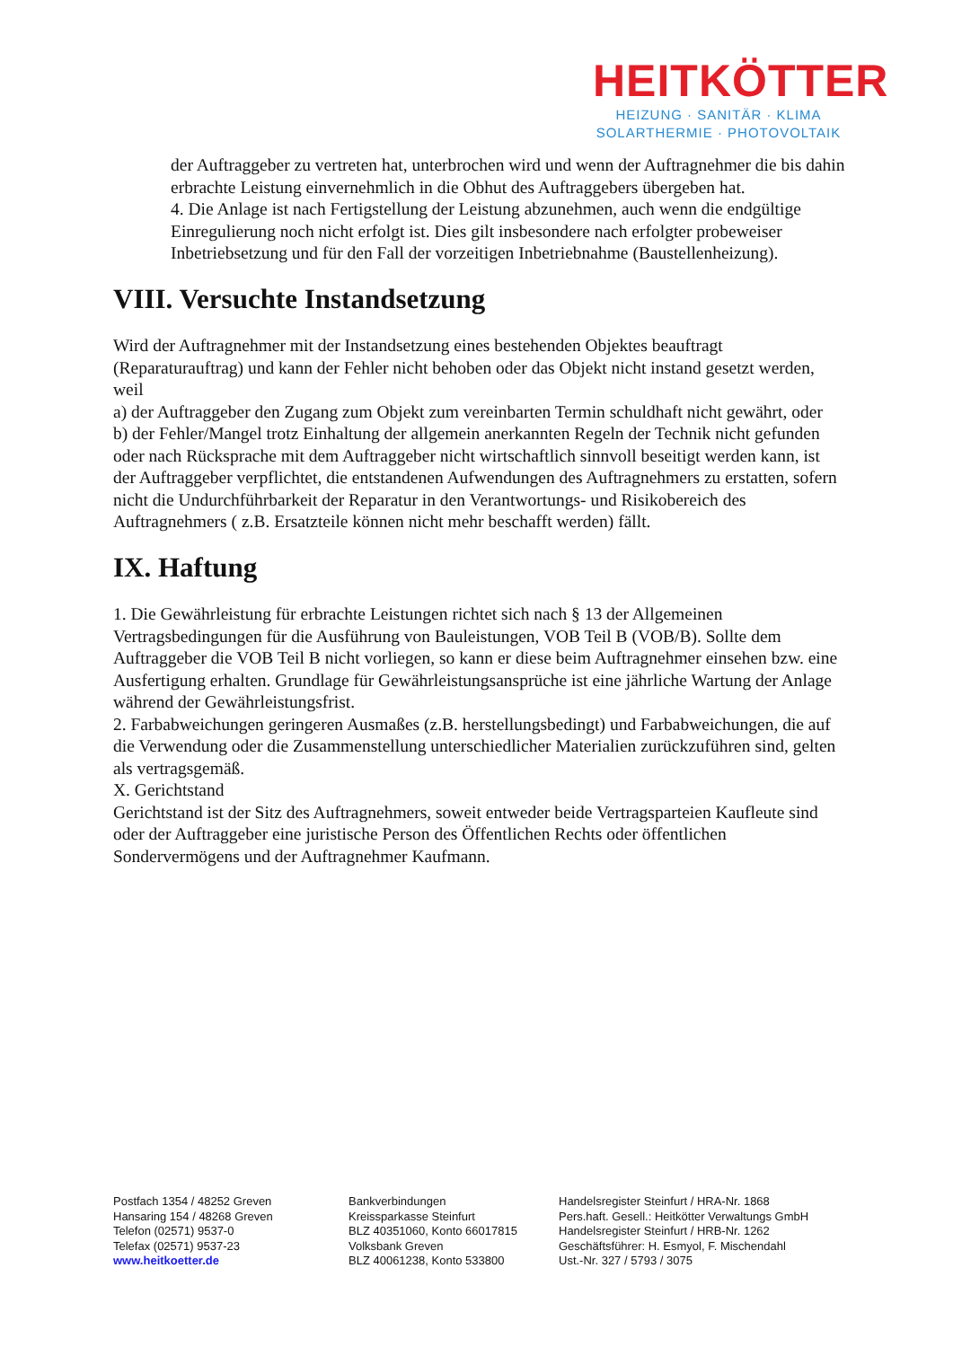HEITKÖTTER
HEIZUNG · SANITÄR · KLIMA
SOLARTHERMIE · PHOTOVOLTAIK
der Auftraggeber zu vertreten hat, unterbrochen wird und wenn der Auftragnehmer die bis dahin erbrachte Leistung einvernehmlich in die Obhut des Auftraggebers übergeben hat.
4. Die Anlage ist nach Fertigstellung der Leistung abzunehmen, auch wenn die endgültige Einregulierung noch nicht erfolgt ist. Dies gilt insbesondere nach erfolgter probeweiser Inbetriebsetzung und für den Fall der vorzeitigen Inbetriebnahme (Baustellenheizung).
VIII. Versuchte Instandsetzung
Wird der Auftragnehmer mit der Instandsetzung eines bestehenden Objektes beauftragt (Reparaturauftrag) und kann der Fehler nicht behoben oder das Objekt nicht instand gesetzt werden, weil
a) der Auftraggeber den Zugang zum Objekt zum vereinbarten Termin schuldhaft nicht gewährt, oder
b) der Fehler/Mangel trotz Einhaltung der allgemein anerkannten Regeln der Technik nicht gefunden oder nach Rücksprache mit dem Auftraggeber nicht wirtschaftlich sinnvoll beseitigt werden kann, ist der Auftraggeber verpflichtet, die entstandenen Aufwendungen des Auftragnehmers zu erstatten, sofern nicht die Undurchführbarkeit der Reparatur in den Verantwortungs- und Risikobereich des Auftragnehmers ( z.B. Ersatzteile können nicht mehr beschafft werden) fällt.
IX. Haftung
1. Die Gewährleistung für erbrachte Leistungen richtet sich nach § 13 der Allgemeinen Vertragsbedingungen für die Ausführung von Bauleistungen, VOB Teil B (VOB/B). Sollte dem Auftraggeber die VOB Teil B nicht vorliegen, so kann er diese beim Auftragnehmer einsehen bzw. eine Ausfertigung erhalten. Grundlage für Gewährleistungsansprüche ist eine jährliche Wartung der Anlage während der Gewährleistungsfrist.
2. Farbabweichungen geringeren Ausmaßes (z.B. herstellungsbedingt) und Farbabweichungen, die auf die Verwendung oder die Zusammenstellung unterschiedlicher Materialien zurückzuführen sind, gelten als vertragsgemäß.
X. Gerichtstand
Gerichtstand ist der Sitz des Auftragnehmers, soweit entweder beide Vertragsparteien Kaufleute sind oder der Auftraggeber eine juristische Person des Öffentlichen Rechts oder öffentlichen Sondervermögens und der Auftragnehmer Kaufmann.
Postfach 1354 / 48252 Greven
Hansaring 154 / 48268 Greven
Telefon (02571) 9537-0
Telefax (02571) 9537-23
www.heitkoetter.de
Bankverbindungen
Kreissparkasse Steinfurt
BLZ 40351060, Konto 66017815
Volksbank Greven
BLZ 40061238, Konto 533800
Handelsregister Steinfurt / HRA-Nr. 1868
Pers.haft. Gesell.: Heitkötter Verwaltungs GmbH
Handelsregister Steinfurt / HRB-Nr. 1262
Geschäftsführer: H. Esmyol, F. Mischendahl
Ust.-Nr. 327 / 5793 / 3075